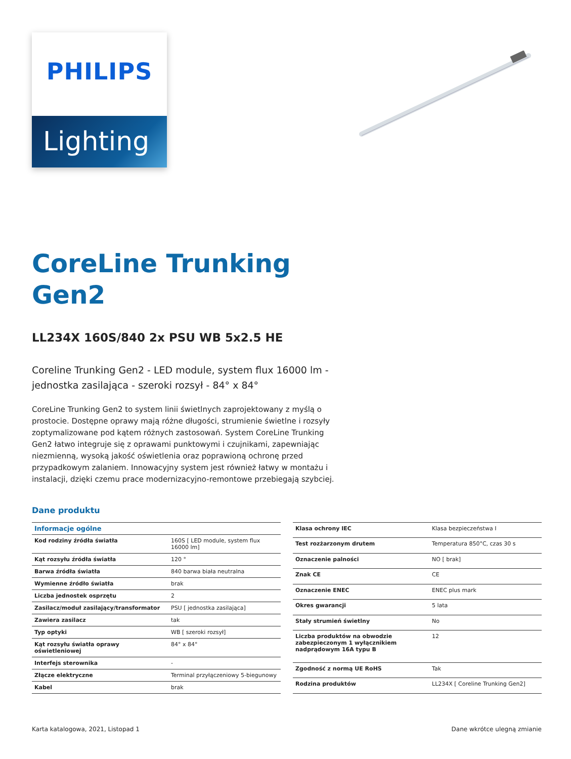PHILIPS
Lighting
CoreLine Trunking
Gen2
LL234X 160S/840 2x PSU WB 5x2.5 HE
Coreline Trunking Gen2 - LED module, system flux 16000 lm - jednostka zasilająca - szeroki rozsył - 84° x 84°
CoreLine Trunking Gen2 to system linii świetlnych zaprojektowany z myślą o prostocie. Dostępne oprawy mają różne długości, strumienie świetlne i rozsyły zoptymalizowane pod kątem różnych zastosowań. System CoreLine Trunking Gen2 łatwo integruje się z oprawami punktowymi i czujnikami, zapewniając niezmienną, wysoką jakość oświetlenia oraz poprawioną ochronę przed przypadkowym zalaniem. Innowacyjny system jest również łatwy w montażu i instalacji, dzięki czemu prace modernizacyjno-remontowe przebiegają szybciej.
Dane produktu
| Informacje ogólne | |
| --- | --- |
| Kod rodziny źródła światła | 160S [ LED module, system flux 16000 lm] |
| Kąt rozsyłu źródła światła | 120 ° |
| Barwa źródła światła | 840 barwa biała neutralna |
| Wymienne źródło światła | brak |
| Liczba jednostek osprzętu | 2 |
| Zasilacz/moduł zasilający/transformator | PSU [ jednostka zasilająca] |
| Zawiera zasilacz | tak |
| Typ optyki | WB [ szeroki rozsył] |
| Kąt rozsyłu światła oprawy oświetleniowej | 84° x 84° |
| Interfejs sterownika | - |
| Złącze elektryczne | Terminal przyłączeniowy 5-biegunowy |
| Kabel | brak |
| Klasa ochrony IEC | Klasa bezpieczeństwa I |
| Test rozżarzonym drutem | Temperatura 850°C, czas 30 s |
| Oznaczenie palności | NO [ brak] |
| Znak CE | CE |
| Oznaczenie ENEC | ENEC plus mark |
| Okres gwarancji | 5 lata |
| Stały strumień świetlny | No |
| Liczba produktów na obwodzie zabezpieczonym 1 wyłącznikiem nadprądowym 16A typu B | 12 |
| Zgodność z normą UE RoHS | Tak |
| Rodzina produktów | LL234X [ Coreline Trunking Gen2] |
Karta katalogowa, 2021, Listopad 1 Dane wkrótce ulegną zmianie